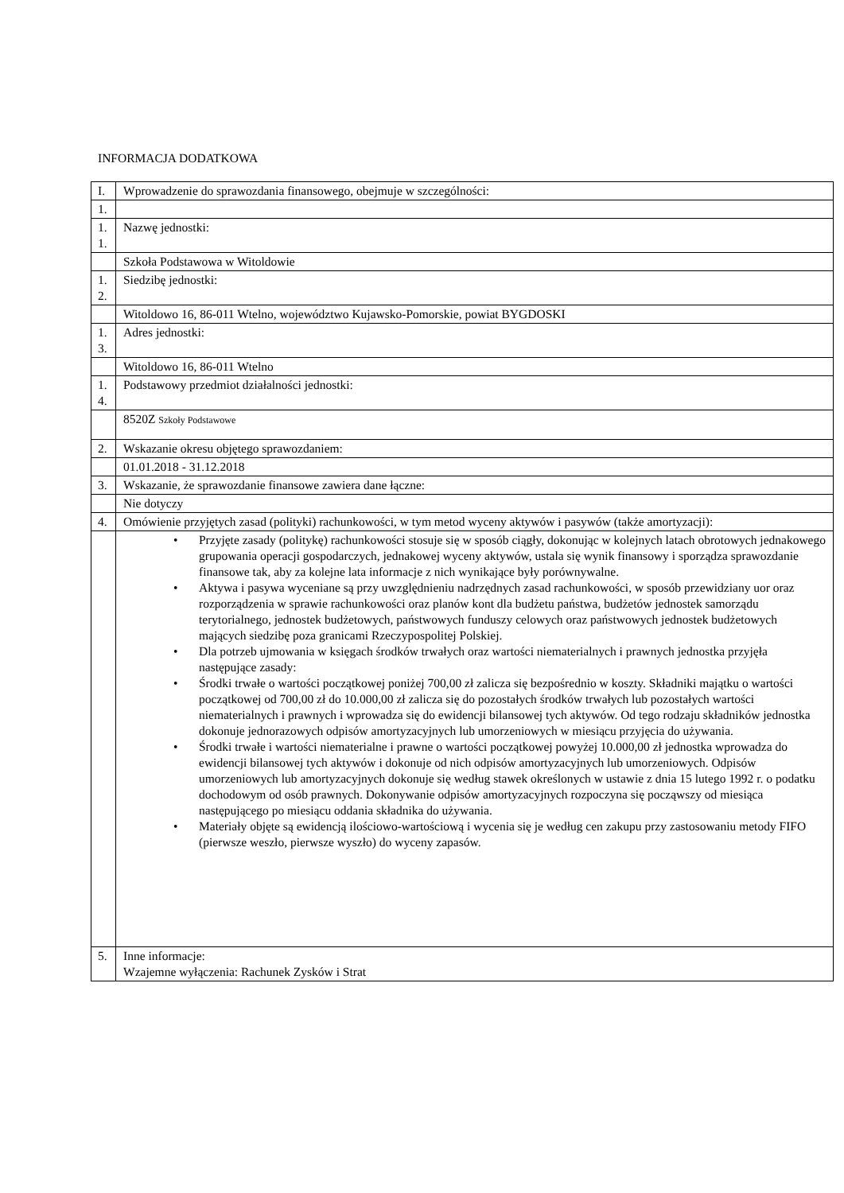INFORMACJA DODATKOWA
| I. | Wprowadzenie do sprawozdania finansowego, obejmuje w szczególności: |
| 1. | |
| 1. 1. | Nazwę jednostki: |
| | Szkoła Podstawowa w Witoldowie |
| 1. 2. | Siedzibę jednostki: |
| | Witoldowo 16, 86-011 Wtelno, województwo Kujawsko-Pomorskie, powiat BYGDOSKI |
| 1. 3. | Adres jednostki: |
| | Witoldowo 16, 86-011 Wtelno |
| 1. 4. | Podstawowy przedmiot działalności jednostki: |
| | 8520Z Szkoły Podstawowe |
| 2. | Wskazanie okresu objętego sprawozdaniem: |
| | 01.01.2018 - 31.12.2018 |
| 3. | Wskazanie, że sprawozdanie finansowe zawiera dane łączne: |
| | Nie dotyczy |
| 4. | Omówienie przyjętych zasad (polityki) rachunkowości, w tym metod wyceny aktywów i pasywów (także amortyzacji): |
| | • Przyjęte zasady (politykę) rachunkowości stosuje się w sposób ciągły, dokonując w kolejnych latach obrotowych jednakowego grupowania operacji gospodarczych, jednakowej wyceny aktywów, ustala się wynik finansowy i sporządza sprawozdanie finansowe tak, aby za kolejne lata informacje z nich wynikające były porównywalne. • Aktywa i pasywa wyceniane są przy uwzględnieniu nadrzędnych zasad rachunkowości, w sposób przewidziany uor oraz rozporządzenia w sprawie rachunkowości oraz planów kont dla budżetu państwa, budżetów jednostek samorządu terytorialnego, jednostek budżetowych, państwowych funduszy celowych oraz państwowych jednostek budżetowych mających siedzibę poza granicami Rzeczypospolitej Polskiej. • Dla potrzeb ujmowania w księgach środków trwałych oraz wartości niematerialnych i prawnych jednostka przyjęła następujące zasady: • Środki trwałe o wartości początkowej poniżej 700,00 zł zalicza się bezpośrednio w koszty. Składniki majątku o wartości początkowej od 700,00 zł do 10.000,00 zł zalicza się do pozostałych środków trwałych lub pozostałych wartości niematerialnych i prawnych i wprowadza się do ewidencji bilansowej tych aktywów. Od tego rodzaju składników jednostka dokonuje jednorazowych odpisów amortyzacyjnych lub umorzeniowych w miesiącu przyjęcia do używania. • Środki trwałe i wartości niematerialne i prawne o wartości początkowej powyżej 10.000,00 zł jednostka wprowadza do ewidencji bilansowej tych aktywów i dokonuje od nich odpisów amortyzacyjnych lub umorzeniowych. Odpisów umorzeniowych lub amortyzacyjnych dokonuje się według stawek określonych w ustawie z dnia 15 lutego 1992 r. o podatku dochodowym od osób prawnych. Dokonywanie odpisów amortyzacyjnych rozpoczyna się począwszy od miesiąca następującego po miesiącu oddania składnika do używania. • Materiały objęte są ewidencją ilościowo-wartościową i wycenia się je według cen zakupu przy zastosowaniu metody FIFO (pierwsze weszło, pierwsze wyszło) do wyceny zapasów. |
| 5. | Inne informacje: Wzajemne wyłączenia: Rachunek Zysków i Strat |